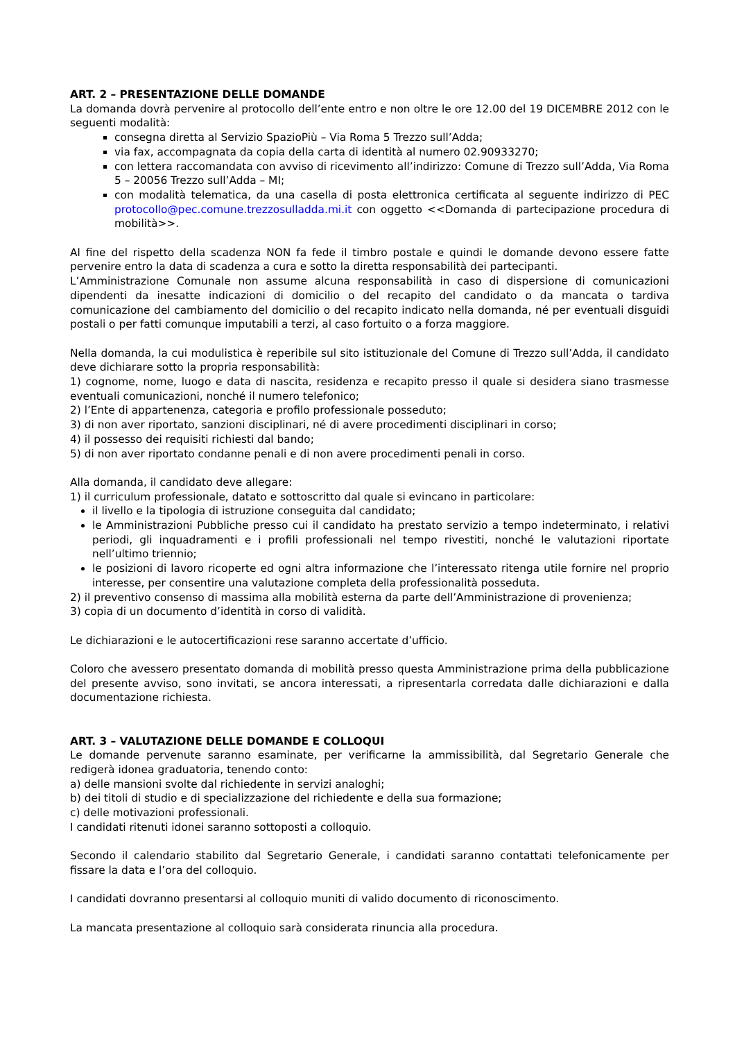ART. 2 – PRESENTAZIONE DELLE DOMANDE
La domanda dovrà pervenire al protocollo dell’ente entro e non oltre le ore 12.00 del 19 DICEMBRE 2012 con le seguenti modalità:
consegna diretta al Servizio SpazioPiù – Via Roma 5 Trezzo sull’Adda;
via fax, accompagnata da copia della carta di identità al numero 02.90933270;
con lettera raccomandata con avviso di ricevimento all’indirizzo: Comune di Trezzo sull’Adda, Via Roma 5 – 20056 Trezzo sull’Adda – MI;
con modalità telematica, da una casella di posta elettronica certificata al seguente indirizzo di PEC protocollo@pec.comune.trezzosulladda.mi.it con oggetto <<Domanda di partecipazione procedura di mobilità>>.
Al fine del rispetto della scadenza NON fa fede il timbro postale e quindi le domande devono essere fatte pervenire entro la data di scadenza a cura e sotto la diretta responsabilità dei partecipanti.
L’Amministrazione Comunale non assume alcuna responsabilità in caso di dispersione di comunicazioni dipendenti da inesatte indicazioni di domicilio o del recapito del candidato o da mancata o tardiva comunicazione del cambiamento del domicilio o del recapito indicato nella domanda, né per eventuali disguidi postali o per fatti comunque imputabili a terzi, al caso fortuito o a forza maggiore.
Nella domanda, la cui modulistica è reperibile sul sito istituzionale del Comune di Trezzo sull’Adda, il candidato deve dichiarare sotto la propria responsabilità:
1) cognome, nome, luogo e data di nascita, residenza e recapito presso il quale si desidera siano trasmesse eventuali comunicazioni, nonché il numero telefonico;
2) l’Ente di appartenenza, categoria e profilo professionale posseduto;
3) di non aver riportato, sanzioni disciplinari, né di avere procedimenti disciplinari in corso;
4) il possesso dei requisiti richiesti dal bando;
5) di non aver riportato condanne penali e di non avere procedimenti penali in corso.
Alla domanda, il candidato deve allegare:
1) il curriculum professionale, datato e sottoscritto dal quale si evincano in particolare:
il livello e la tipologia di istruzione conseguita dal candidato;
le Amministrazioni Pubbliche presso cui il candidato ha prestato servizio a tempo indeterminato, i relativi periodi, gli inquadramenti e i profili professionali nel tempo rivestiti, nonché le valutazioni riportate nell’ultimo triennio;
le posizioni di lavoro ricoperte ed ogni altra informazione che l’interessato ritenga utile fornire nel proprio interesse, per consentire una valutazione completa della professionalità posseduta.
2) il preventivo consenso di massima alla mobilità esterna da parte dell’Amministrazione di provenienza;
3) copia di un documento d’identità in corso di validità.
Le dichiarazioni e le autocertificazioni rese saranno accertate d’ufficio.
Coloro che avessero presentato domanda di mobilità presso questa Amministrazione prima della pubblicazione del presente avviso, sono invitati, se ancora interessati, a ripresentarla corredata dalle dichiarazioni e dalla documentazione richiesta.
ART. 3 – VALUTAZIONE DELLE DOMANDE E COLLOQUI
Le domande pervenute saranno esaminate, per verificarne la ammissibilità, dal Segretario Generale che redigerà idonea graduatoria, tenendo conto:
a) delle mansioni svolte dal richiedente in servizi analoghi;
b) dei titoli di studio e di specializzazione del richiedente e della sua formazione;
c) delle motivazioni professionali.
I candidati ritenuti idonei saranno sottoposti a colloquio.
Secondo il calendario stabilito dal Segretario Generale, i candidati saranno contattati telefonicamente per fissare la data e l’ora del colloquio.
I candidati dovranno presentarsi al colloquio muniti di valido documento di riconoscimento.
La mancata presentazione al colloquio sarà considerata rinuncia alla procedura.